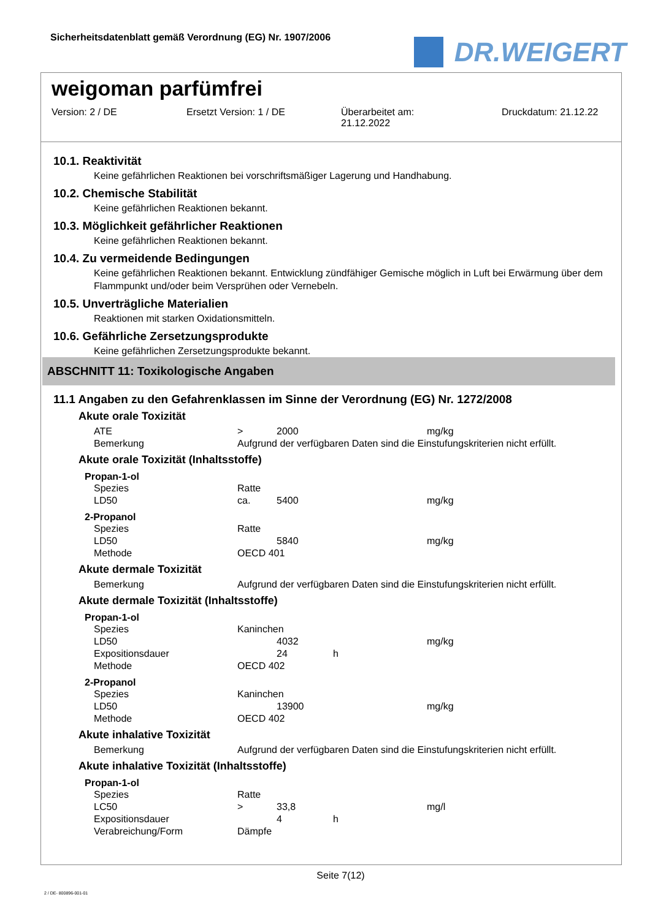Sicherheitsdatenblatt gemäß Verordnung (EG) Nr. 1907/2006
DR.WEIGERT
weigoman parfümfrei
Version: 2 / DE Ersetzt Version: 1 / DE Überarbeitet am:
21.12.2022
Druckdatum: 21.12.22
10.1. Reaktivität
Keine gefährlichen Reaktionen bei vorschriftsmäßiger Lagerung und Handhabung.
10.2. Chemische Stabilität
Keine gefährlichen Reaktionen bekannt.
10.3. Möglichkeit gefährlicher Reaktionen
Keine gefährlichen Reaktionen bekannt.
10.4. Zu vermeidende Bedingungen
Keine gefährlichen Reaktionen bekannt. Entwicklung zündfähiger Gemische möglich in Luft bei Erwärmung über dem Flammpunkt und/oder beim Versprühen oder Vernebeln.
10.5. Unverträgliche Materialien
Reaktionen mit starken Oxidationsmitteln.
10.6. Gefährliche Zersetzungsprodukte
Keine gefährlichen Zersetzungsprodukte bekannt.
ABSCHNITT 11: Toxikologische Angaben
11.1 Angaben zu den Gefahrenklassen im Sinne der Verordnung (EG) Nr. 1272/2008
Akute orale Toxizität
| ATE | > | 2000 | | mg/kg |
| Bemerkung | Aufgrund der verfügbaren Daten sind die Einstufungskriterien nicht erfüllt. | | | |
Akute orale Toxizität (Inhaltsstoffe)
Propan-1-ol
| Spezies | Ratte | | | |
| LD50 | ca. | 5400 | | mg/kg |
2-Propanol
| Spezies | Ratte | | | |
| LD50 | | 5840 | | mg/kg |
| Methode | OECD 401 | | | |
Akute dermale Toxizität
| Bemerkung | Aufgrund der verfügbaren Daten sind die Einstufungskriterien nicht erfüllt. |
Akute dermale Toxizität (Inhaltsstoffe)
Propan-1-ol
| Spezies | Kaninchen | | | |
| LD50 | | 4032 | | mg/kg |
| Expositionsdauer | | 24 | h | |
| Methode | OECD 402 | | | |
2-Propanol
| Spezies | Kaninchen | | | |
| LD50 | | 13900 | | mg/kg |
| Methode | OECD 402 | | | |
Akute inhalative Toxizität
| Bemerkung | Aufgrund der verfügbaren Daten sind die Einstufungskriterien nicht erfüllt. |
Akute inhalative Toxizität (Inhaltsstoffe)
Propan-1-ol
| Spezies | Ratte | | | |
| LC50 | > | 33,8 | | mg/l |
| Expositionsdauer | | 4 | h | |
| Verabreichung/Form | Dämpfe | | | |
Seite 7(12)
2 / DE- 800896-001-01